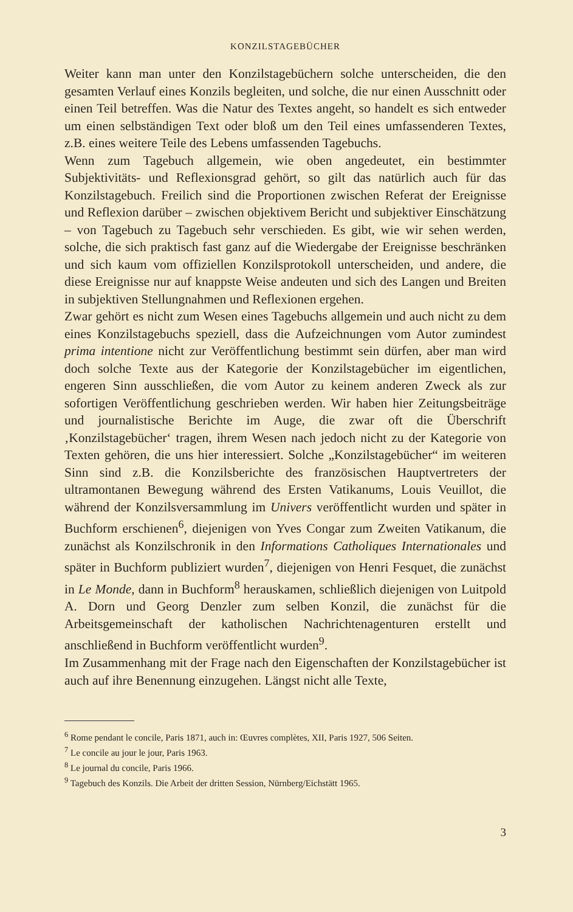KONZILSTAGEBÜCHER
Weiter kann man unter den Konzilstagebüchern solche unterscheiden, die den gesamten Verlauf eines Konzils begleiten, und solche, die nur einen Ausschnitt oder einen Teil betreffen. Was die Natur des Textes angeht, so handelt es sich entweder um einen selbständigen Text oder bloß um den Teil eines umfassenderen Textes, z.B. eines weitere Teile des Lebens umfassenden Tagebuchs.
Wenn zum Tagebuch allgemein, wie oben angedeutet, ein bestimmter Subjektivitäts- und Reflexionsgrad gehört, so gilt das natürlich auch für das Konzilstagebuch. Freilich sind die Proportionen zwischen Referat der Ereignisse und Reflexion darüber – zwischen objektivem Bericht und subjektiver Einschätzung – von Tagebuch zu Tagebuch sehr verschieden. Es gibt, wie wir sehen werden, solche, die sich praktisch fast ganz auf die Wiedergabe der Ereignisse beschränken und sich kaum vom offiziellen Konzilsprotokoll unterscheiden, und andere, die diese Ereignisse nur auf knappste Weise andeuten und sich des Langen und Breiten in subjektiven Stellungnahmen und Reflexionen ergehen.
Zwar gehört es nicht zum Wesen eines Tagebuchs allgemein und auch nicht zu dem eines Konzilstagebuchs speziell, dass die Aufzeichnungen vom Autor zumindest prima intentione nicht zur Veröffentlichung bestimmt sein dürfen, aber man wird doch solche Texte aus der Kategorie der Konzilstagebücher im eigentlichen, engeren Sinn ausschließen, die vom Autor zu keinem anderen Zweck als zur sofortigen Veröffentlichung geschrieben werden. Wir haben hier Zeitungsbeiträge und journalistische Berichte im Auge, die zwar oft die Überschrift ‚Konzilstagebücher‘ tragen, ihrem Wesen nach jedoch nicht zu der Kategorie von Texten gehören, die uns hier interessiert. Solche „Konzilstagebücher“ im weiteren Sinn sind z.B. die Konzilsberichte des französischen Hauptvertreters der ultramontanen Bewegung während des Ersten Vatikanums, Louis Veuillot, die während der Konzilsversammlung im Univers veröffentlicht wurden und später in Buchform erschienen<sup>6</sup>, diejenigen von Yves Congar zum Zweiten Vatikanum, die zunächst als Konzilschronik in den Informations Catholiques Internationales und später in Buchform publiziert wurden<sup>7</sup>, diejenigen von Henri Fesquet, die zunächst in Le Monde, dann in Buchform<sup>8</sup> herauskamen, schließlich diejenigen von Luitpold A. Dorn und Georg Denzler zum selben Konzil, die zunächst für die Arbeitsgemeinschaft der katholischen Nachrichtenagenturen erstellt und anschließend in Buchform veröffentlicht wurden<sup>9</sup>.
Im Zusammenhang mit der Frage nach den Eigenschaften der Konzilstagebücher ist auch auf ihre Benennung einzugehen. Längst nicht alle Texte,
<sup>6</sup> Rome pendant le concile, Paris 1871, auch in: Œuvres complètes, XII, Paris 1927, 506 Seiten.
<sup>7</sup> Le concile au jour le jour, Paris 1963.
<sup>8</sup> Le journal du concile, Paris 1966.
<sup>9</sup> Tagebuch des Konzils. Die Arbeit der dritten Session, Nürnberg/Eichstätt 1965.
3